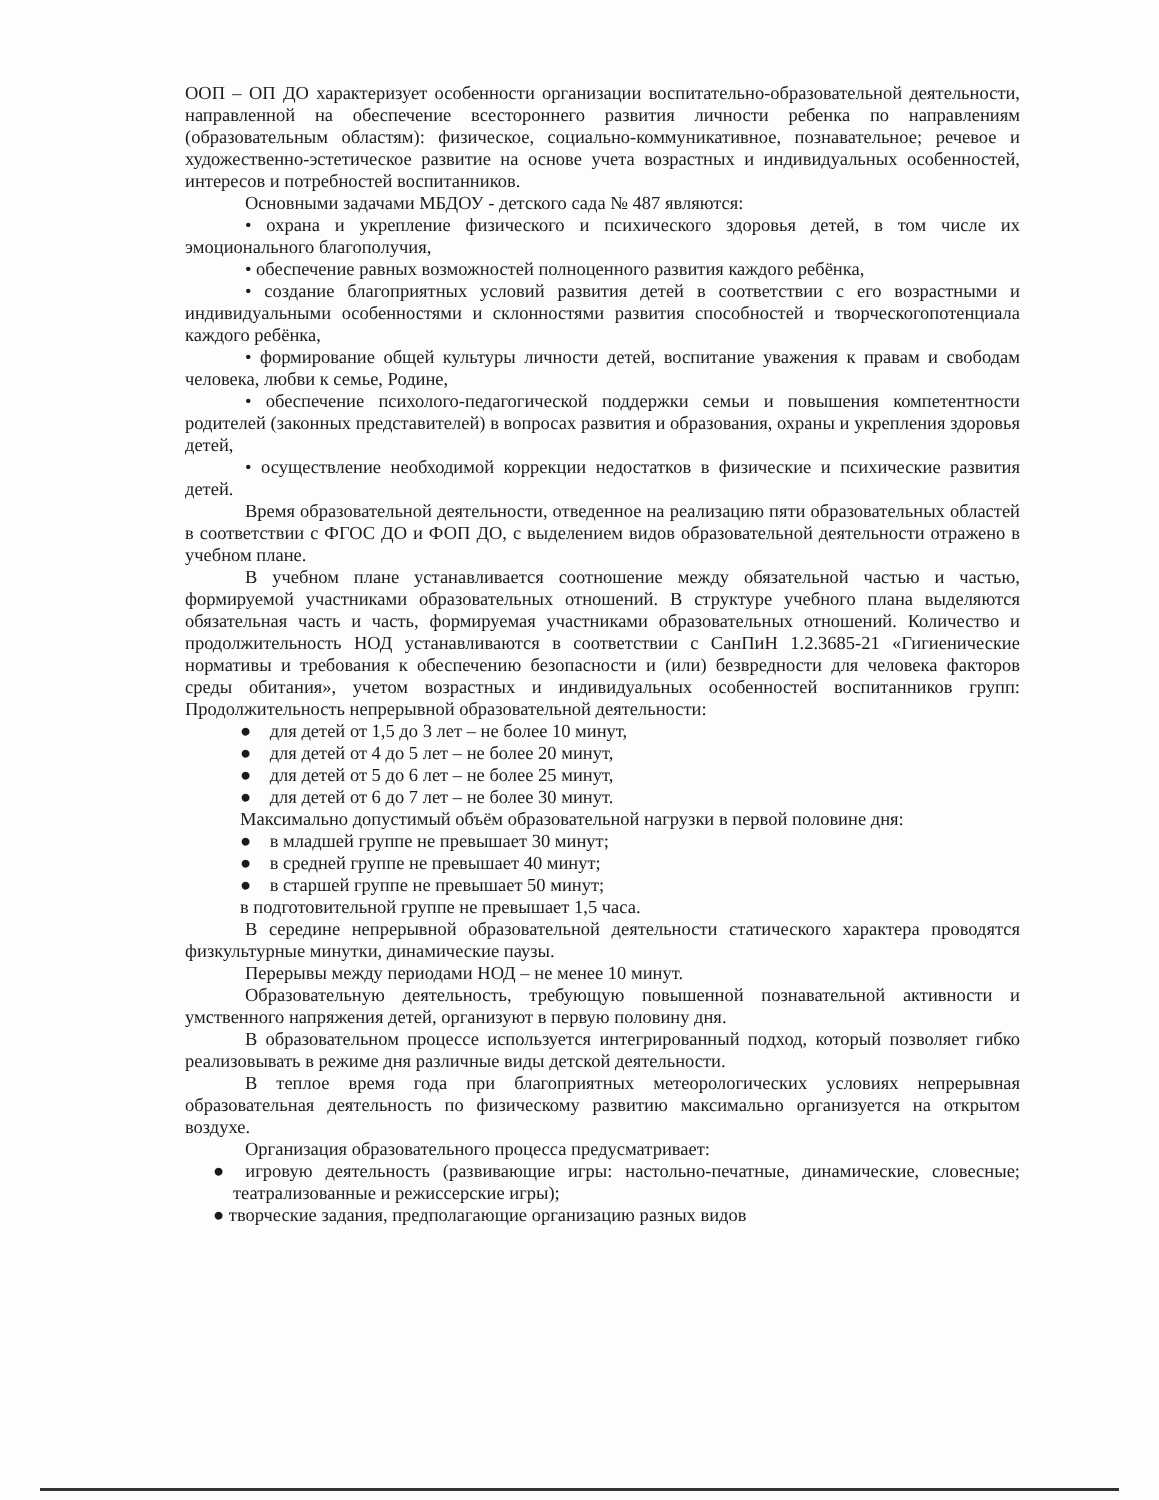ООП – ОП ДО характеризует особенности организации воспитательно-образовательной деятельности, направленной на обеспечение всестороннего развития личности ребенка по направлениям (образовательным областям): физическое, социально-коммуникативное, познавательное; речевое и художественно-эстетическое развитие на основе учета возрастных и индивидуальных особенностей, интересов и потребностей воспитанников.
Основными задачами МБДОУ - детского сада № 487 являются:
• охрана и укрепление физического и психического здоровья детей, в том числе их эмоционального благополучия,
• обеспечение равных возможностей полноценного развития каждого ребёнка,
• создание благоприятных условий развития детей в соответствии с его возрастными и индивидуальными особенностями и склонностями развития способностей и творческогопотенциала каждого ребёнка,
• формирование общей культуры личности детей, воспитание уважения к правам и свободам человека, любви к семье, Родине,
• обеспечение психолого-педагогической поддержки семьи и повышения компетентности родителей (законных представителей) в вопросах развития и образования, охраны и укрепления здоровья детей,
• осуществление необходимой коррекции недостатков в физические и психические развития детей.
Время образовательной деятельности, отведенное на реализацию пяти образовательных областей в соответствии с ФГОС ДО и ФОП ДО, с выделением видов образовательной деятельности отражено в учебном плане.
В учебном плане устанавливается соотношение между обязательной частью и частью, формируемой участниками образовательных отношений. В структуре учебного плана выделяются обязательная часть и часть, формируемая участниками образовательных отношений. Количество и продолжительность НОД устанавливаются в соответствии с СанПиН 1.2.3685-21 «Гигиенические нормативы и требования к обеспечению безопасности и (или) безвредности для человека факторов среды обитания», учетом возрастных и индивидуальных особенностей воспитанников групп: Продолжительность непрерывной образовательной деятельности:
● для детей от 1,5 до 3 лет – не более 10 минут,
● для детей от 4 до 5 лет – не более 20 минут,
● для детей от 5 до 6 лет – не более 25 минут,
● для детей от 6 до 7 лет – не более 30 минут.
Максимально допустимый объём образовательной нагрузки в первой половине дня:
● в младшей группе не превышает 30 минут;
● в средней группе не превышает 40 минут;
● в старшей группе не превышает 50 минут;
в подготовительной группе не превышает 1,5 часа.
В середине непрерывной образовательной деятельности статического характера проводятся физкультурные минутки, динамические паузы.
Перерывы между периодами НОД – не менее 10 минут.
Образовательную деятельность, требующую повышенной познавательной активности и умственного напряжения детей, организуют в первую половину дня.
В образовательном процессе используется интегрированный подход, который позволяет гибко реализовывать в режиме дня различные виды детской деятельности.
В теплое время года при благоприятных метеорологических условиях непрерывная образовательная деятельность по физическому развитию максимально организуется на открытом воздухе.
Организация образовательного процесса предусматривает:
● игровую деятельность (развивающие игры: настольно-печатные, динамические, словесные; театрализованные и режиссерские игры);
● творческие задания, предполагающие организацию разных видов